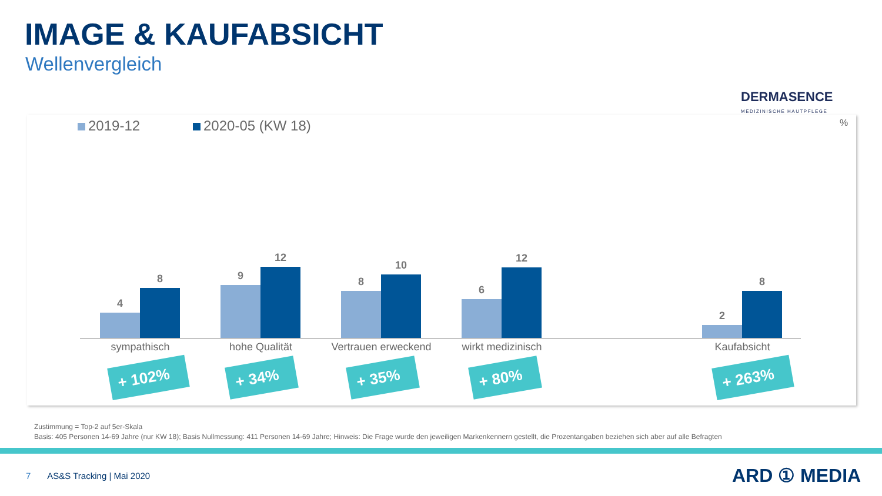IMAGE & KAUFABSICHT
Wellenvergleich
DERMASENCE
MEDIZINISCHE HAUTPFLEGE
2019-12 2020-05 (KW 18) %
4
8
9
12
8
10
6
12
2
8
sympathisch hohe Qualität
Vertrauen erweckend
wirkt medizinisch Kaufabsicht
+ 102% + 34% + 35% + 80% + 263%
Zustimmung = Top-2 auf 5er-Skala
Basis: 405 Personen 14-69 Jahre (nur KW 18); Basis Nullmessung: 411 Personen 14-69 Jahre; Hinweis: Die Frage wurde den jeweiligen Markenkennern gestellt, die Prozentangaben beziehen sich aber auf alle Befragten
7 AS&S Tracking | Mai 2020 ARD ① MEDIA